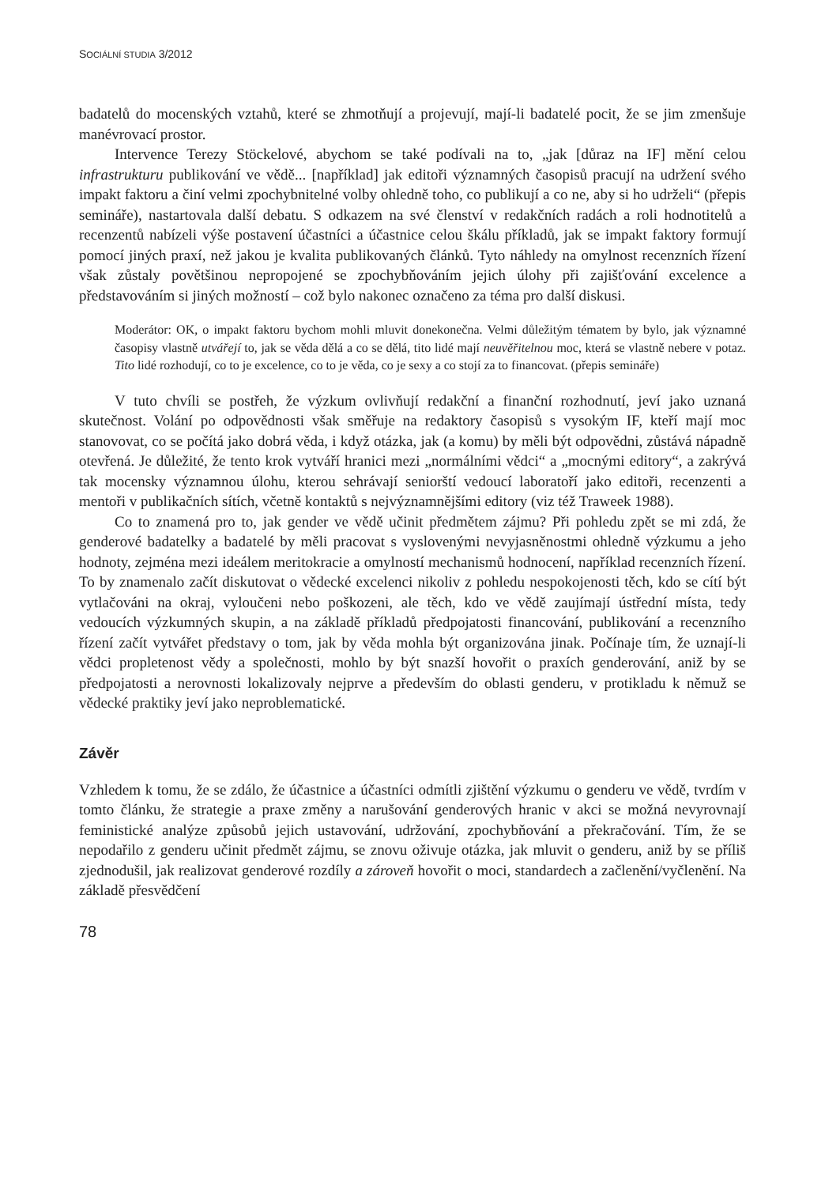SOCIÁLNÍ STUDIA 3/2012
badatelů do mocenských vztahů, které se zhmotňují a projevují, mají-li badatelé pocit, že se jim zmenšuje manévrovací prostor.
Intervence Terezy Stöckelové, abychom se také podívali na to, „jak [důraz na IF] mění celou infrastrukturu publikování ve vědě... [například] jak editoři významných časopisů pracují na udržení svého impakt faktoru a činí velmi zpochybnitelné volby ohledně toho, co publikují a co ne, aby si ho udrželi“ (přepis semináře), nastartovala další debatu. S odkazem na své členství v redakčních radách a roli hodnotitelů a recenzentů nabízeli výše postavení účastníci a účastnice celou škálu příkladů, jak se impakt faktory formují pomocí jiných praxí, než jakou je kvalita publikovaných článků. Tyto náhledy na omylnost recenzních řízení však zůstaly povětšinou nepropojené se zpochybňováním jejich úlohy při zajišťování excelence a představováním si jiných možností – což bylo nakonec označeno za téma pro další diskusi.
Moderátor: OK, o impakt faktoru bychom mohli mluvit donekonečna. Velmi důležitým tématem by bylo, jak významné časopisy vlastně utvářejí to, jak se věda dělá a co se dělá, tito lidé mají neuvěřitelnou moc, která se vlastně nebere v potaz. Tito lidé rozhodují, co to je excelence, co to je věda, co je sexy a co stojí za to financovat. (přepis semináře)
V tuto chvíli se postřeh, že výzkum ovlivňují redakční a finanční rozhodnutí, jeví jako uznaná skutečnost. Volání po odpovědnosti však směřuje na redaktory časopisů s vysokým IF, kteří mají moc stanovovat, co se počítá jako dobrá věda, i když otázka, jak (a komu) by měli být odpovědni, zůstává nápadně otevřená. Je důležité, že tento krok vytváří hranici mezi „normálními vědci“ a „mocnými editory“, a zakrývá tak mocensky významnou úlohu, kterou sehrávají seniorští vedoucí laboratoří jako editoři, recenzenti a mentoři v publikačních sítích, včetně kontaktů s nejvýznamnějšími editory (viz též Traweek 1988).
Co to znamená pro to, jak gender ve vědě učinit předmětem zájmu? Při pohledu zpět se mi zdá, že genderové badatelky a badatelé by měli pracovat s vyslovenými nevyjasněnostmi ohledně výzkumu a jeho hodnoty, zejména mezi ideálem meritokracie a omylností mechanismů hodnocení, například recenzních řízení. To by znamenalo začít diskutovat o vědecké excelenci nikoliv z pohledu nespokojenosti těch, kdo se cítí být vytlačováni na okraj, vyloučeni nebo poškozeni, ale těch, kdo ve vědě zaujímají ústřední místa, tedy vedoucích výzkumných skupin, a na základě příkladů předpojatosti financování, publikování a recenzního řízení začít vytvářet představy o tom, jak by věda mohla být organizována jinak. Počínaje tím, že uznají-li vědci propletenost vědy a společnosti, mohlo by být snazší hovořit o praxích genderování, aniž by se předpojatosti a nerovnosti lokalizovaly nejprve a především do oblasti genderu, v protikladu k němuž se vědecké praktiky jeví jako neproblematické.
Závěr
Vzhledem k tomu, že se zdálo, že účastnice a účastníci odmítli zjištění výzkumu o genderu ve vědě, tvrdím v tomto článku, že strategie a praxe změny a narušování genderových hranic v akci se možná nevyrovnají feministické analýze způsobů jejich ustavování, udržování, zpochybňování a překračování. Tím, že se nepodařilo z genderu učinit předmět zájmu, se znovu oživuje otázka, jak mluvit o genderu, aniž by se příliš zjednodušil, jak realizovat genderové rozdíly a zároveň hovořit o moci, standardech a začlenění/vyčlenění. Na základě přesvědčení
78